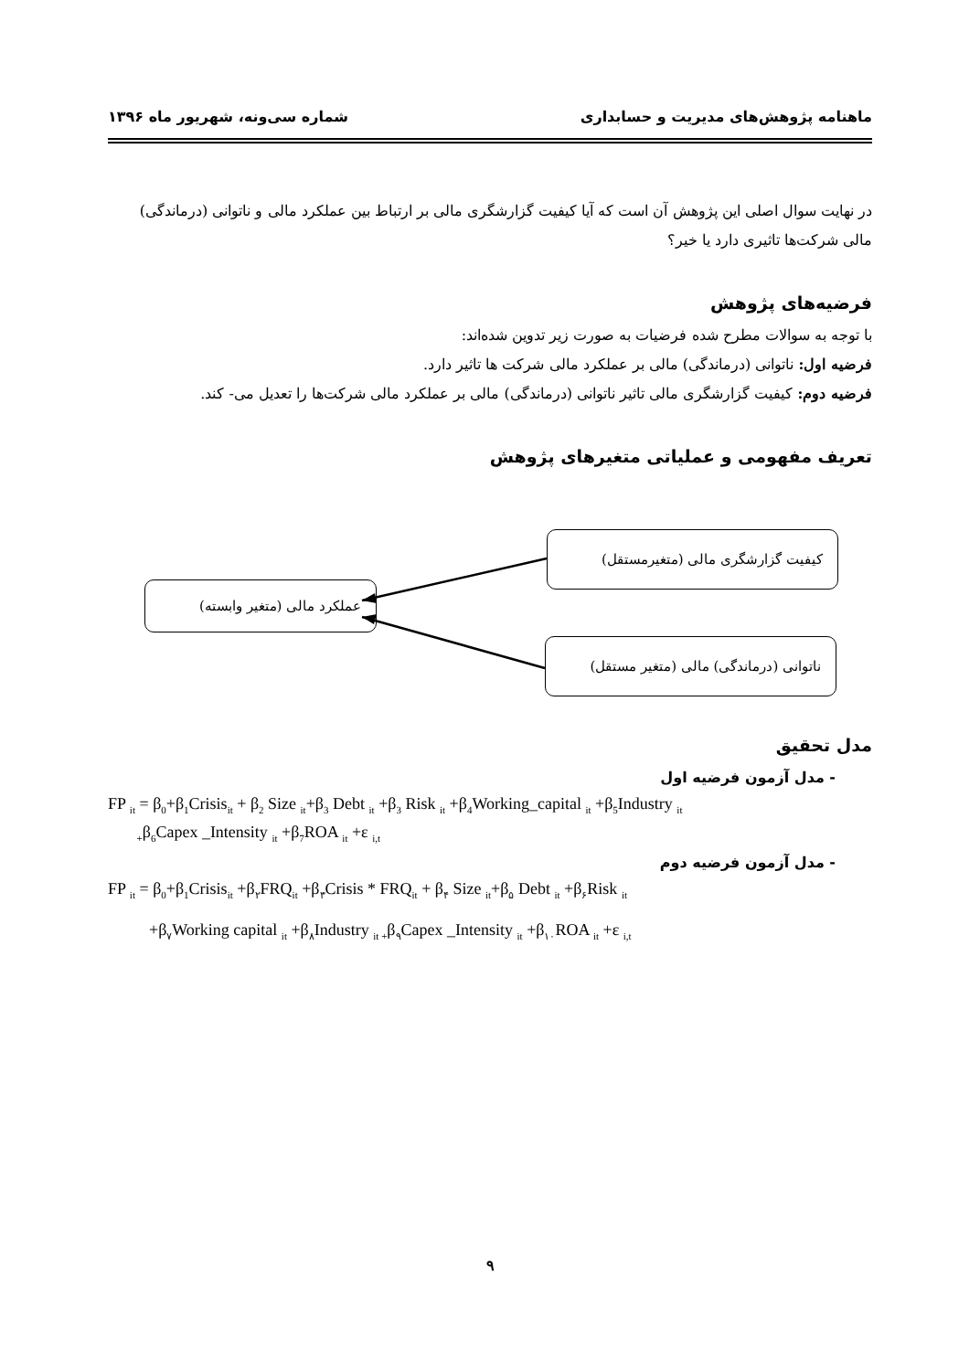ماهنامه پژوهش‌های مدیریت و حسابداری شماره سی‌ونه، شهریور ماه ۱۳۹۶
در نهایت سوال اصلی این پژوهش آن است که آیا کیفیت گزارشگری مالی بر ارتباط بین عملکرد مالی و ناتوانی (درماندگی) مالی شرکت‌ها تاثیری دارد یا خیر؟
فرضیه‌های پژوهش
با توجه به سوالات مطرح شده فرضیات به صورت زیر تدوین شده‌اند:
فرضیه اول: ناتوانی (درماندگی) مالی بر عملکرد مالی شرکت ها تاثیر دارد.
فرضیه دوم: کیفیت گزارشگری مالی تاثیر ناتوانی (درماندگی) مالی بر عملکرد مالی شرکت‌ها را تعدیل می- کند.
تعریف مفهومی و عملیاتی متغیرهای پژوهش
کیفیت گزارشگری مالی (متغیرمستقل)
عملکرد مالی (متغیر وابسته)
ناتوانی (درماندگی) مالی (متغیر مستقل)
مدل تحقیق
- مدل آزمون فرضیه اول
FP <sub>it</sub> = β<sub>0</sub>+β<sub>1</sub>Crisis<sub>it</sub> + β<sub>2</sub> Size <sub>it</sub>+β<sub>3</sub> Debt <sub>it</sub> +β<sub>3</sub> Risk <sub>it</sub> +β<sub>4</sub>Working_capital <sub>it</sub> +β<sub>5</sub>Industry <sub>it</sub>
<sub>+</sub>β<sub>6</sub>Capex _Intensity <sub>it</sub> +β<sub>7</sub>ROA <sub>it</sub> +ε <sub>i,t</sub>
- مدل آزمون فرضیه دوم
FP <sub>it</sub> = β<sub>0</sub>+β<sub>1</sub>Crisis<sub>it</sub> +β<sub>۲</sub>FRQ<sub>it</sub> +β<sub>۳</sub>Crisis * FRQ<sub>it</sub> + β<sub>۴</sub> Size <sub>it</sub>+β<sub>۵</sub> Debt <sub>it</sub> +β<sub>۶</sub>Risk <sub>it</sub>
+β<sub>۷</sub>Working capital <sub>it</sub> +β<sub>۸</sub>Industry <sub>it +</sub>β<sub>۹</sub>Capex _Intensity <sub>it</sub> +β<sub>۱۰</sub>ROA <sub>it</sub> +ε <sub>i,t</sub>
۹